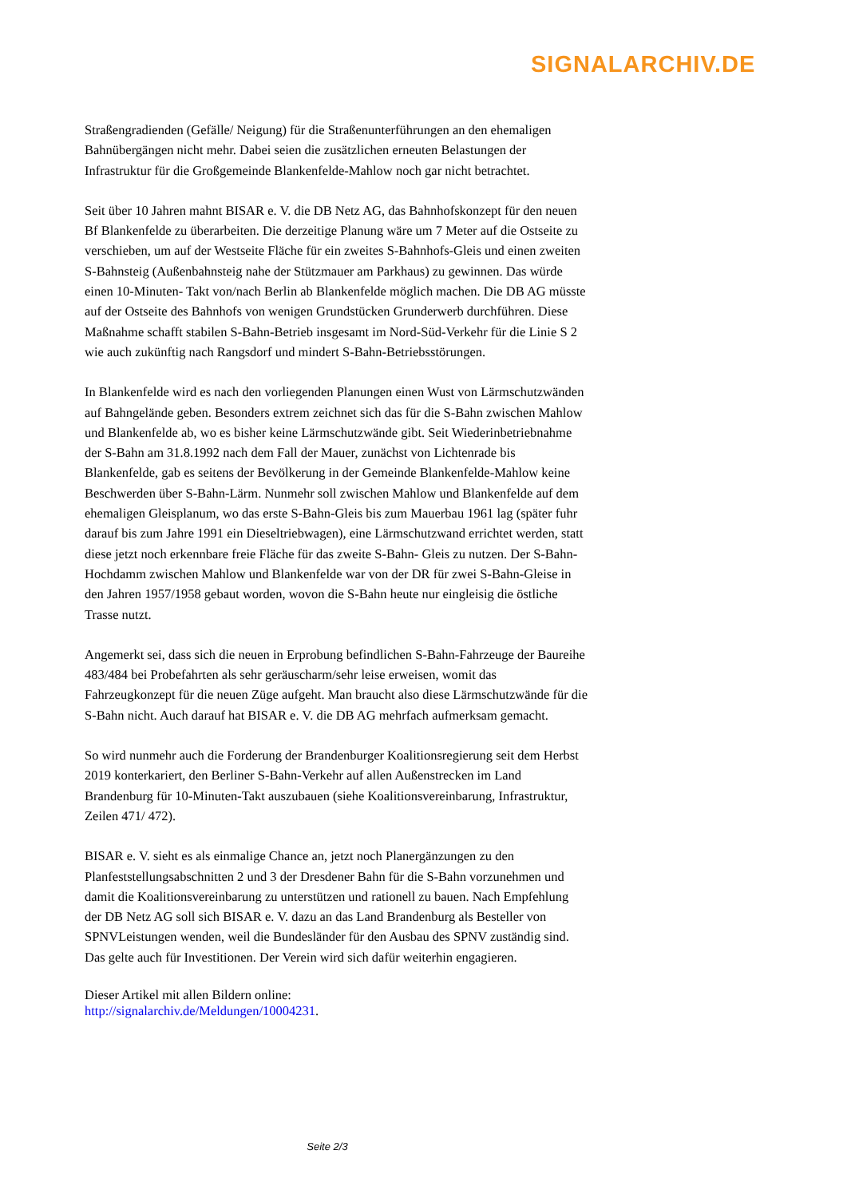SIGNALARCHIV.DE
Straßengradienden (Gefälle/ Neigung) für die Straßenunterführungen an den ehemaligen Bahnübergängen nicht mehr. Dabei seien die zusätzlichen erneuten Belastungen der Infrastruktur für die Großgemeinde Blankenfelde-Mahlow noch gar nicht betrachtet.
Seit über 10 Jahren mahnt BISAR e. V. die DB Netz AG, das Bahnhofskonzept für den neuen Bf Blankenfelde zu überarbeiten. Die derzeitige Planung wäre um 7 Meter auf die Ostseite zu verschieben, um auf der Westseite Fläche für ein zweites S-Bahnhofs-Gleis und einen zweiten S-Bahnsteig (Außenbahnsteig nahe der Stützmauer am Parkhaus) zu gewinnen. Das würde einen 10-Minuten- Takt von/nach Berlin ab Blankenfelde möglich machen. Die DB AG müsste auf der Ostseite des Bahnhofs von wenigen Grundstücken Grunderwerb durchführen. Diese Maßnahme schafft stabilen S-Bahn-Betrieb insgesamt im Nord-Süd-Verkehr für die Linie S 2 wie auch zukünftig nach Rangsdorf und mindert S-Bahn-Betriebsstörungen.
In Blankenfelde wird es nach den vorliegenden Planungen einen Wust von Lärmschutzwänden auf Bahngelände geben. Besonders extrem zeichnet sich das für die S-Bahn zwischen Mahlow und Blankenfelde ab, wo es bisher keine Lärmschutzwände gibt. Seit Wiederinbetriebnahme der S-Bahn am 31.8.1992 nach dem Fall der Mauer, zunächst von Lichtenrade bis Blankenfelde, gab es seitens der Bevölkerung in der Gemeinde Blankenfelde-Mahlow keine Beschwerden über S-Bahn-Lärm. Nunmehr soll zwischen Mahlow und Blankenfelde auf dem ehemaligen Gleisplanum, wo das erste S-Bahn-Gleis bis zum Mauerbau 1961 lag (später fuhr darauf bis zum Jahre 1991 ein Dieseltriebwagen), eine Lärmschutzwand errichtet werden, statt diese jetzt noch erkennbare freie Fläche für das zweite S-Bahn- Gleis zu nutzen. Der S-Bahn-Hochdamm zwischen Mahlow und Blankenfelde war von der DR für zwei S-Bahn-Gleise in den Jahren 1957/1958 gebaut worden, wovon die S-Bahn heute nur eingleisig die östliche Trasse nutzt.
Angemerkt sei, dass sich die neuen in Erprobung befindlichen S-Bahn-Fahrzeuge der Baureihe 483/484 bei Probefahrten als sehr geräuscharm/sehr leise erweisen, womit das Fahrzeugkonzept für die neuen Züge aufgeht. Man braucht also diese Lärmschutzwände für die S-Bahn nicht. Auch darauf hat BISAR e. V. die DB AG mehrfach aufmerksam gemacht.
So wird nunmehr auch die Forderung der Brandenburger Koalitionsregierung seit dem Herbst 2019 konterkariert, den Berliner S-Bahn-Verkehr auf allen Außenstrecken im Land Brandenburg für 10-Minuten-Takt auszubauen (siehe Koalitionsvereinbarung, Infrastruktur, Zeilen 471/ 472).
BISAR e. V. sieht es als einmalige Chance an, jetzt noch Planergänzungen zu den Planfeststellungsabschnitten 2 und 3 der Dresdener Bahn für die S-Bahn vorzunehmen und damit die Koalitionsvereinbarung zu unterstützen und rationell zu bauen. Nach Empfehlung der DB Netz AG soll sich BISAR e. V. dazu an das Land Brandenburg als Besteller von SPNVLeistungen wenden, weil die Bundesländer für den Ausbau des SPNV zuständig sind. Das gelte auch für Investitionen. Der Verein wird sich dafür weiterhin engagieren.
Dieser Artikel mit allen Bildern online:
http://signalarchiv.de/Meldungen/10004231.
Seite 2/3